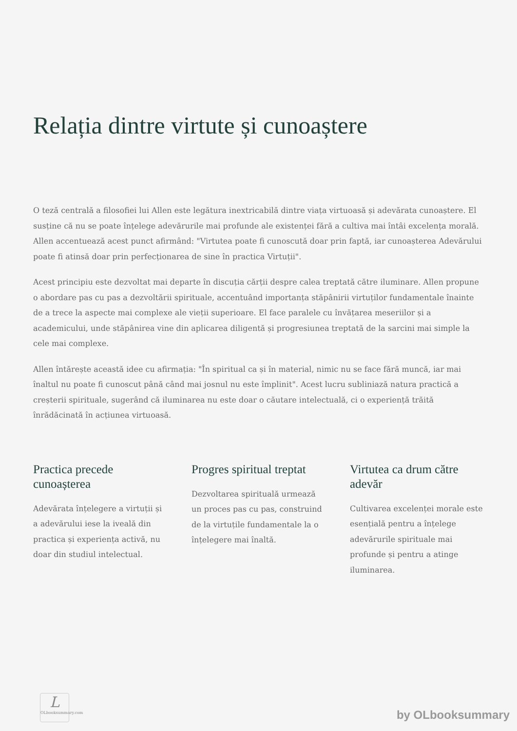Relația dintre virtute și cunoaștere
O teză centrală a filosofiei lui Allen este legătura inextricabilă dintre viața virtuoasă și adevărata cunoaștere. El susține că nu se poate înțelege adevărurile mai profunde ale existenței fără a cultiva mai întâi excelența morală. Allen accentuează acest punct afirmând: "Virtutea poate fi cunoscută doar prin faptă, iar cunoașterea Adevărului poate fi atinsă doar prin perfecționarea de sine în practica Virtuții".
Acest principiu este dezvoltat mai departe în discuția cărții despre calea treptată către iluminare. Allen propune o abordare pas cu pas a dezvoltării spirituale, accentuând importanța stăpânirii virtuților fundamentale înainte de a trece la aspecte mai complexe ale vieții superioare. El face paralele cu învățarea meseriilor și a academicului, unde stăpânirea vine din aplicarea diligentă și progresiunea treptată de la sarcini mai simple la cele mai complexe.
Allen întărește această idee cu afirmația: "În spiritual ca și în material, nimic nu se face fără muncă, iar mai înaltul nu poate fi cunoscut până când mai josnul nu este împlinit". Acest lucru subliniază natura practică a creșterii spirituale, sugerând că iluminarea nu este doar o căutare intelectuală, ci o experiență trăită înrădăcinată în acțiunea virtuoasă.
Practica precede cunoașterea
Adevărata înțelegere a virtuții și a adevărului iese la iveală din practica și experiența activă, nu doar din studiul intelectual.
Progres spiritual treptat
Dezvoltarea spirituală urmează un proces pas cu pas, construind de la virtuțile fundamentale la o înțelegere mai înaltă.
Virtutea ca drum către adevăr
Cultivarea excelenței morale este esențială pentru a înțelege adevărurile spirituale mai profunde și pentru a atinge iluminarea.
L
OLbooksummary.com
by OLbooksummary